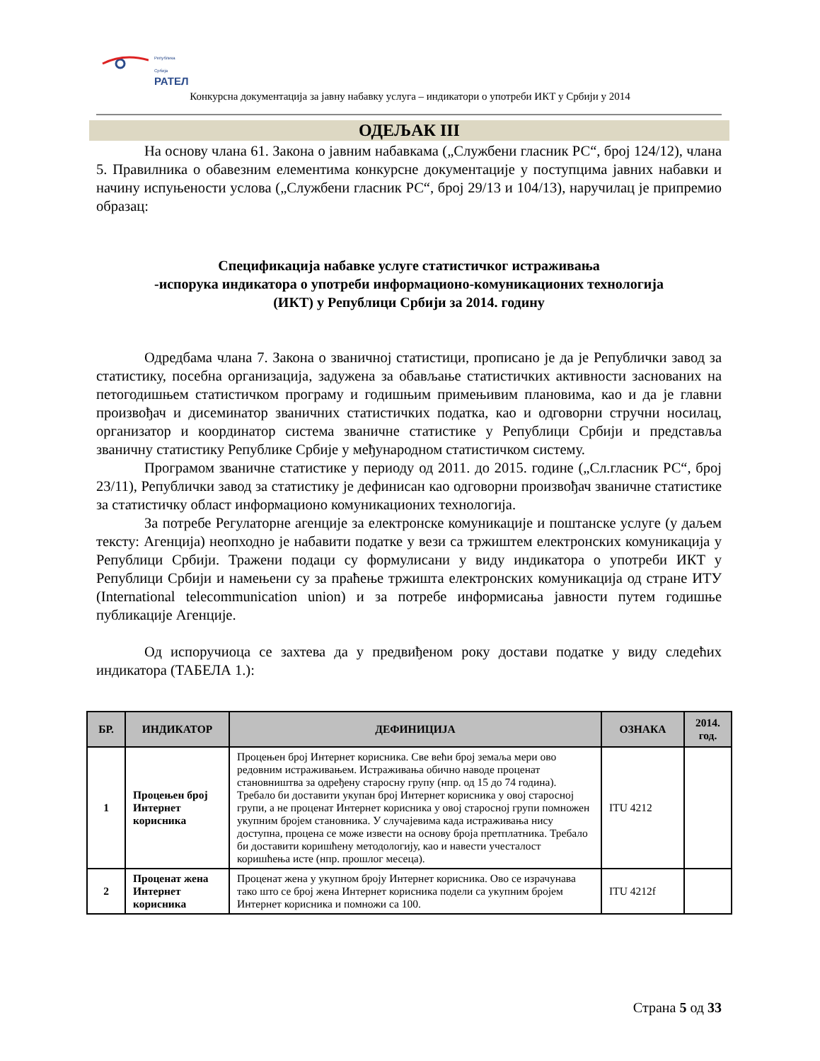Република Србија
РАТЕЛ
Конкурсна документација за јавну набавку услуга – индикатори о употреби ИКТ у Србији у 2014
ОДЕЉАК III
На основу члана 61. Закона о јавним набавкама („Службени гласник РС“, број 124/12), члана 5. Правилника о обавезним елементима конкурсне документације у поступцима јавних набавки и начину испуњености услова („Службени гласник РС“, број 29/13 и 104/13), наручилац је припремио образац:
Спецификација набавке услуге статистичког истраживања
-испорука индикатора о употреби информационо-комуникационих технологија
(ИКТ) у Републици Србији за 2014. годину
Одредбама члана 7. Закона о званичној статистици, прописано је да је Републички завод за статистику, посебна организација, задужена за обављање статистичких активности заснованих на петогодишњем статистичком програму и годишњим примењивим плановима, као и да је главни произвођач и дисеминатор званичних статистичких податка, као и одговорни стручни носилац, организатор и координатор система званичне статистике у Републици Србији и представља званичну статистику Републике Србије у међународном статистичком систему.
Програмом званичне статистике у периоду од 2011. до 2015. године („Сл.гласник РС“, број 23/11), Републички завод за статистику је дефинисан као одговорни произвођач званичне статистике за статистичку област информационо комуникационих технологија.
За потребе Регулаторне агенције за електронске комуникације и поштанске услуге (у даљем тексту: Агенција) неопходно је набавити податке у вези са тржиштем електронских комуникација у Републици Србији. Тражени подаци су формулисани у виду индикатора о употреби ИКТ у Републици Србији и намењени су за праћење тржишта електронских комуникација од стране ИТУ (International telecommunication union) и за потребе информисања јавности путем годишње публикације Агенције.
Од испоручиоца се захтева да у предвиђеном року достави податке у виду следећих индикатора (ТАБЕЛА 1.):
| БР. | ИНДИКАТОР | ДЕФИНИЦИЈА | ОЗНАКА | 2014. год. |
| --- | --- | --- | --- | --- |
| 1 | Процењен број Интернет корисника | Процењен број Интернет корисника. Све већи број земаља мери ово редовним истраживањем. Истраживања обично наводе проценат становништва за одређену старосну групу (нпр. од 15 до 74 година). Требало би доставити укупан број Интернет корисника у овој старосној групи, а не проценат Интернет корисника у овој старосној групи помножен укупним бројем становника. У случајевима када истраживања нису доступна, процена се може извести на основу броја претплатника. Требало би доставити коришћену методологију, као и навести учесталост коришћења исте (нпр. прошлог месеца). | ITU 4212 | |
| 2 | Проценат жена Интернет корисника | Проценат жена у укупном броју Интернет корисника. Ово се израчунава тако што се број жена Интернет корисника подели са укупним бројем Интернет корисника и помножи са 100. | ITU 4212f | |
Страна 5 од 33